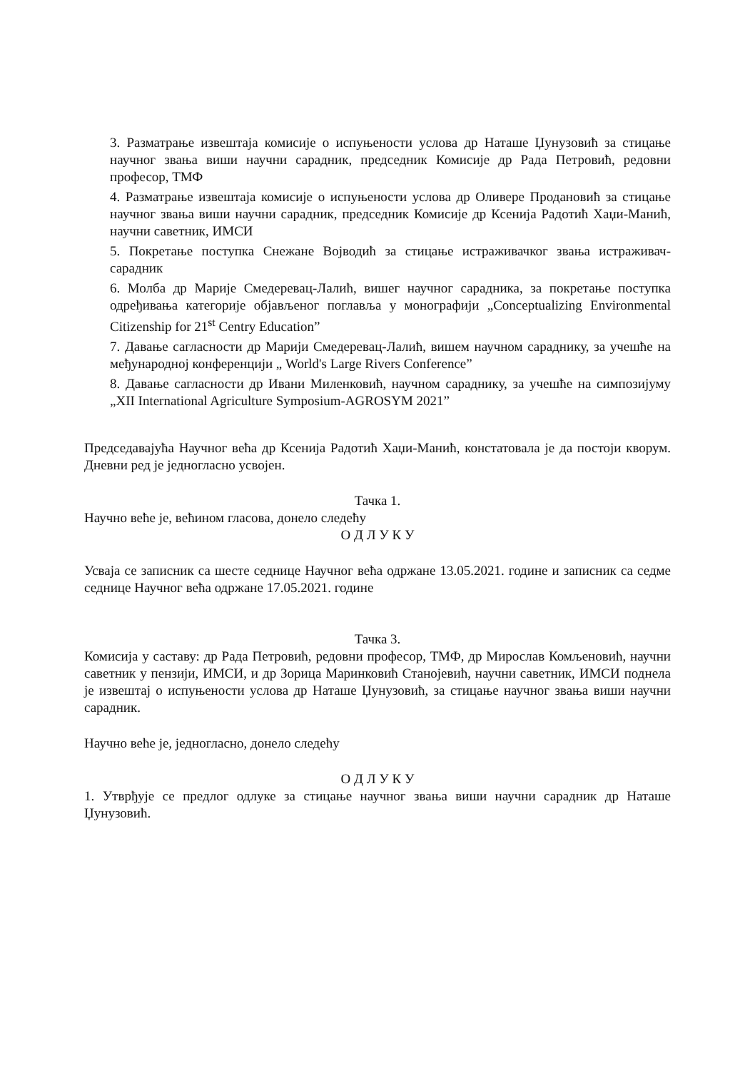3. Разматрање извештаја комисије о испуњености услова др Наташе Џунузовић за стицање научног звања виши научни сарадник, председник Комисије др Рада Петровић, редовни професор, ТМФ
4. Разматрање извештаја комисије о испуњености услова др Оливере Продановић за стицање научног звања виши научни сарадник, председник Комисије др Ксенија Радотић Хаџи-Манић, научни саветник, ИМСИ
5. Покретање поступка Снежане Војводић за стицање истраживачког звања истраживач-сарадник
6. Молба др Марије Смедеревац-Лалић, вишег научног сарадника, за покретање поступка одређивања категорије објављеног поглавља у монографији „Conceptualizing Environmental Citizenship for 21<sup>st</sup> Centry Education”
7. Давање сагласности др Марији Смедеревац-Лалић, вишем научном сараднику, за учешће на међународној конференцији „ World's Large Rivers Conference”
8. Давање сагласности др Ивани Миленковић, научном сараднику, за учешће на симпозијуму „XII International Agriculture Symposium-AGROSYM 2021”
Председавајућа Научног већа др Ксенија Радотић Хаџи-Манић, констатовала је да постоји кворум. Дневни ред је једногласно усвојен.
Тачка 1.
Научно веће је, већином гласова, донело следећу
О Д Л У К У
Усваја се записник са шесте седнице Научног већа одржане 13.05.2021. године и записник са седме седнице Научног већа одржане 17.05.2021. године
Тачка 3.
Комисија у саставу: др Рада Петровић, редовни професор, ТМФ, др Мирослав Комљеновић, научни саветник у пензији, ИМСИ, и др Зорица Маринковић Станојевић, научни саветник, ИМСИ поднела је извештај о испуњености услова др Наташе Џунузовић, за стицање научног звања виши научни сарадник.
Научно веће је, једногласно, донело следећу
О Д Л У К У
1. Утврђује се предлог одлуке за стицање научног звања виши научни сарадник др Наташе Џунузовић.